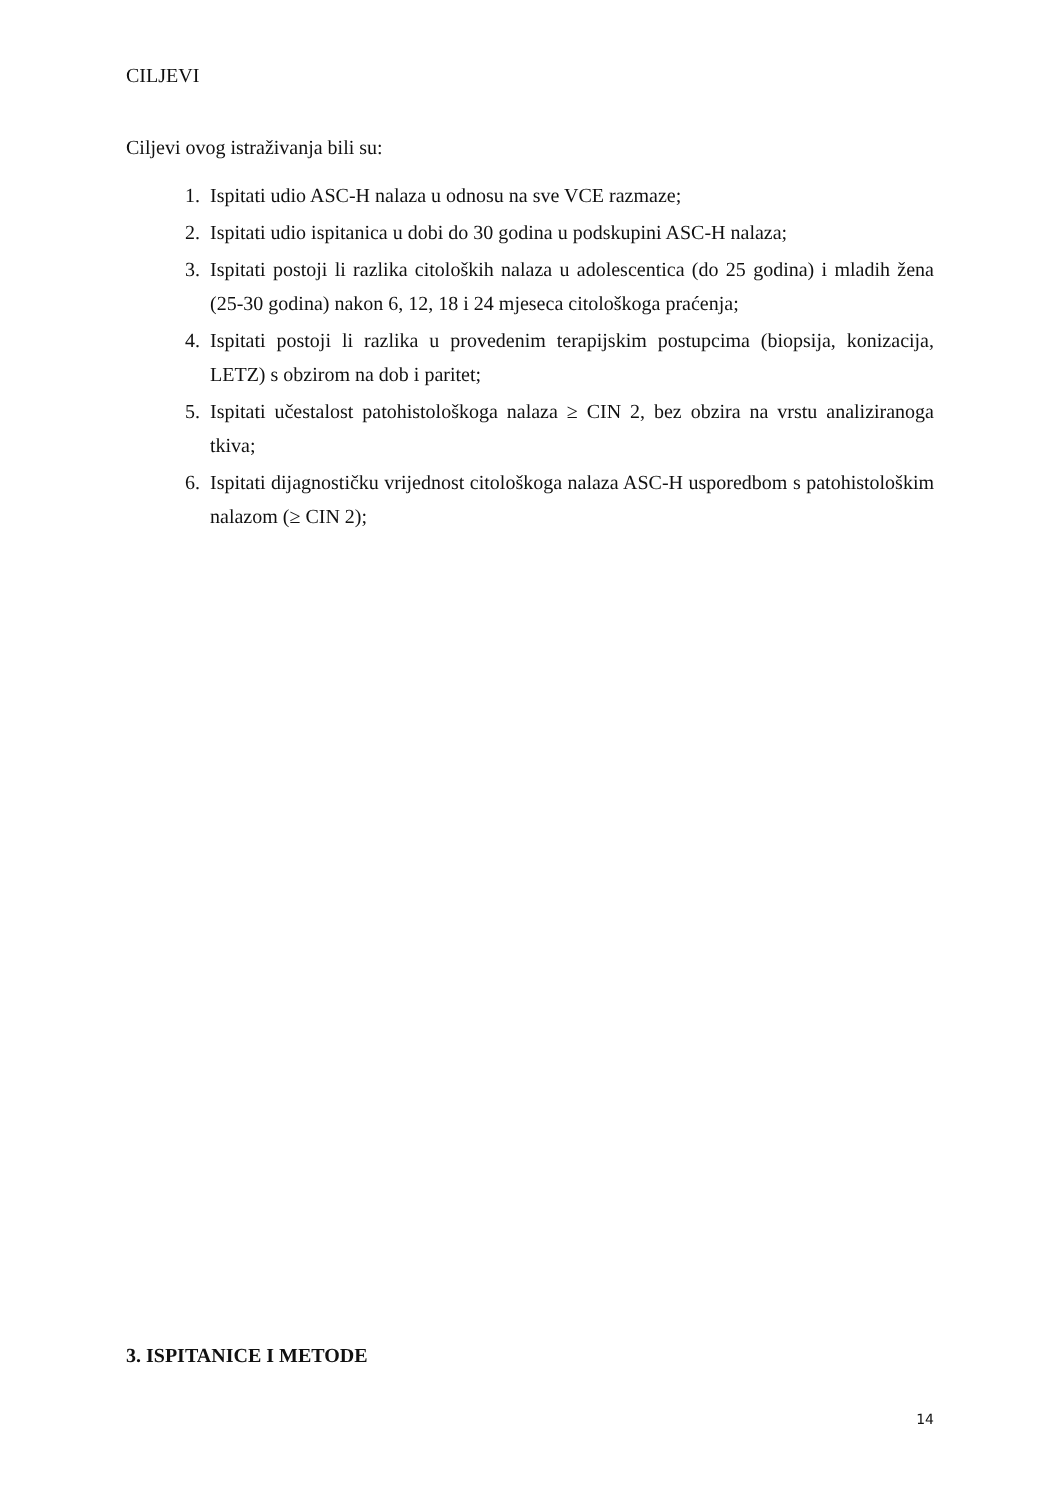CILJEVI
Ciljevi ovog istraživanja bili su:
1. Ispitati udio ASC-H nalaza u odnosu na sve VCE razmaze;
2. Ispitati udio ispitanica u dobi do 30 godina u podskupini ASC-H nalaza;
3. Ispitati postoji li razlika citoloških nalaza u adolescentica (do 25 godina) i mladih žena (25-30 godina) nakon 6, 12, 18 i 24 mjeseca citološkoga praćenja;
4. Ispitati postoji li razlika u provedenim terapijskim postupcima (biopsija, konizacija, LETZ) s obzirom na dob i paritet;
5. Ispitati učestalost patohistološkoga nalaza ≥ CIN 2, bez obzira na vrstu analiziranoga tkiva;
6. Ispitati dijagnostičku vrijednost citološkoga nalaza ASC-H usporedbom s patohistološkim nalazom (≥ CIN 2);
3. ISPITANICE I METODE
14